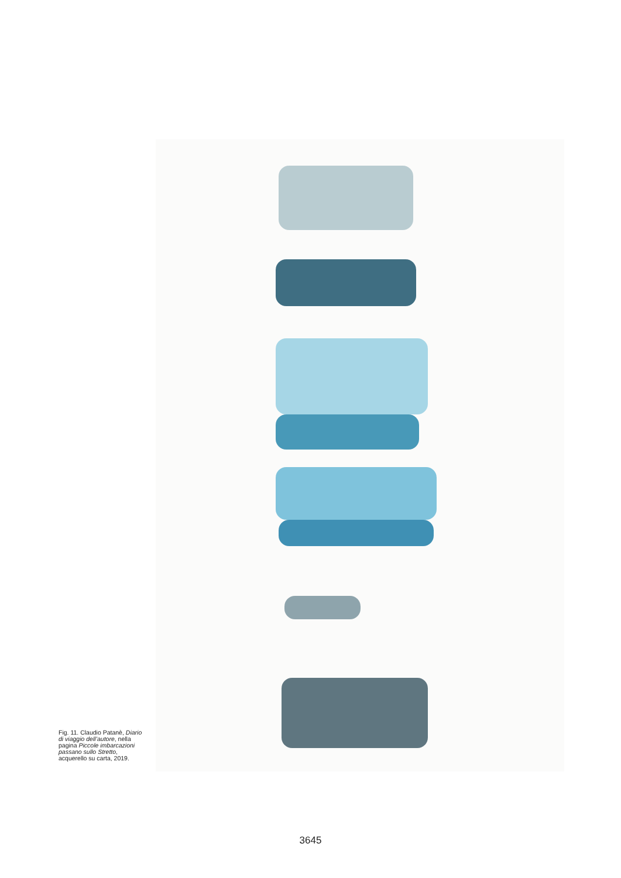Fig. 11. Claudio Patanè, Diario di viaggio dell’autore, nella pagina Piccole imbarcazioni passano sullo Stretto, acquerello su carta, 2019.
3645